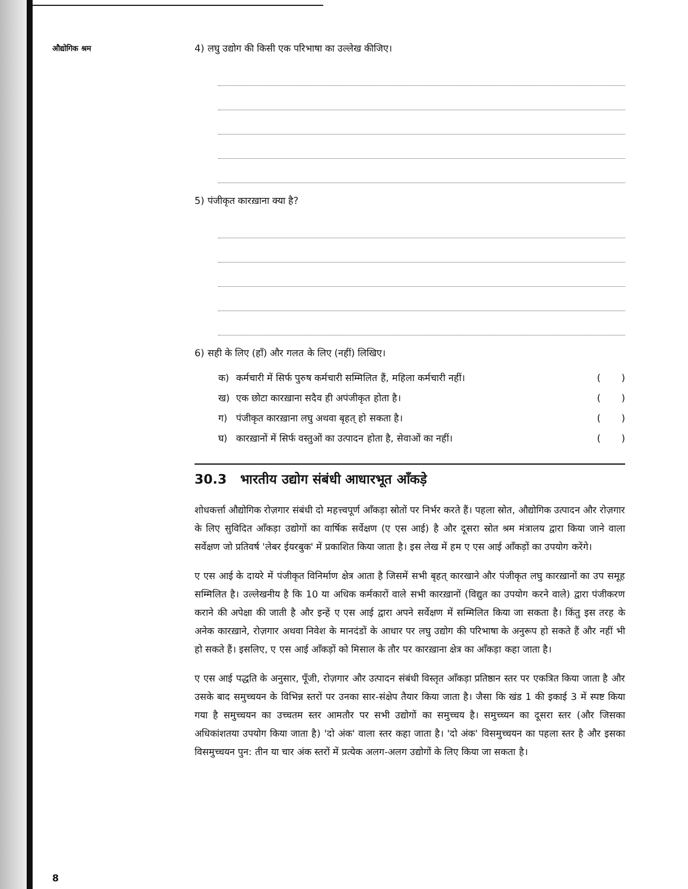औद्योगिक श्रम
4) लघु उद्योग की किसी एक परिभाषा का उल्लेख कीजिए।
5) पंजीकृत कारख़ाना क्या है?
6) सही के लिए (हाँ) और गलत के लिए (नहीं) लिखिए।
क) कर्मचारी में सिर्फ पुरुष कर्मचारी सम्मिलित हैं, महिला कर्मचारी नहीं। ( )
ख) एक छोटा कारख़ाना सदैव ही अपंजीकृत होता है। ( )
ग) पंजीकृत कारख़ाना लघु अथवा बृहत् हो सकता है। ( )
घ) कारख़ानों में सिर्फ वस्तुओं का उत्पादन होता है, सेवाओं का नहीं। ( )
30.3 भारतीय उद्योग संबंधी आधारभूत आँकड़े
शोधकर्त्ता औद्योगिक रोज़गार संबंधी दो महत्त्वपूर्ण आँकड़ा स्रोतों पर निर्भर करते हैं। पहला स्रोत, औद्योगिक उत्पादन और रोज़गार के लिए सुविदित आँकड़ा उद्योगों का वार्षिक सर्वेक्षण (ए एस आई) है और दूसरा स्रोत श्रम मंत्रालय द्वारा किया जाने वाला सर्वेक्षण जो प्रतिवर्ष 'लेबर ईयरबुक' में प्रकाशित किया जाता है। इस लेख में हम ए एस आई आँकड़ों का उपयोग करेंगे।
ए एस आई के दायरे में पंजीकृत विनिर्माण क्षेत्र आता है जिसमें सभी बृहत् कारखाने और पंजीकृत लघु कारख़ानों का उप समूह सम्मिलित है। उल्लेखनीय है कि 10 या अधिक कर्मकारों वाले सभी कारख़ानों (विद्युत का उपयोग करने वाले) द्वारा पंजीकरण कराने की अपेक्षा की जाती है और इन्हें ए एस आई द्वारा अपने सर्वेक्षण में सम्मिलित किया जा सकता है। किंतु इस तरह के अनेक कारख़ाने, रोज़गार अथवा निवेश के मानदंडों के आधार पर लघु उद्योग की परिभाषा के अनुरूप हो सकते हैं और नहीं भी हो सकते हैं। इसलिए, ए एस आई आँकड़ों को मिसाल के तौर पर कारख़ाना क्षेत्र का आँकड़ा कहा जाता है।
ए एस आई पद्धति के अनुसार, पूँजी, रोज़गार और उत्पादन संबंधी विस्तृत आँकड़ा प्रतिष्ठान स्तर पर एकत्रित किया जाता है और उसके बाद समुच्चयन के विभिन्न स्तरों पर उनका सार-संक्षेप तैयार किया जाता है। जैसा कि खंड 1 की इकाई 3 में स्पष्ट किया गया है समुच्चयन का उच्चतम स्तर आमतौर पर सभी उद्योगों का समुच्चय है। समुच्च्यन का दूसरा स्तर (और जिसका अधिकांशतया उपयोग किया जाता है) 'दो अंक' वाला स्तर कहा जाता है। 'दो अंक' विसमुच्चयन का पहला स्तर है और इसका विसमुच्चयन पुन: तीन या चार अंक स्तरों में प्रत्येक अलग-अलग उद्योगों के लिए किया जा सकता है।
8